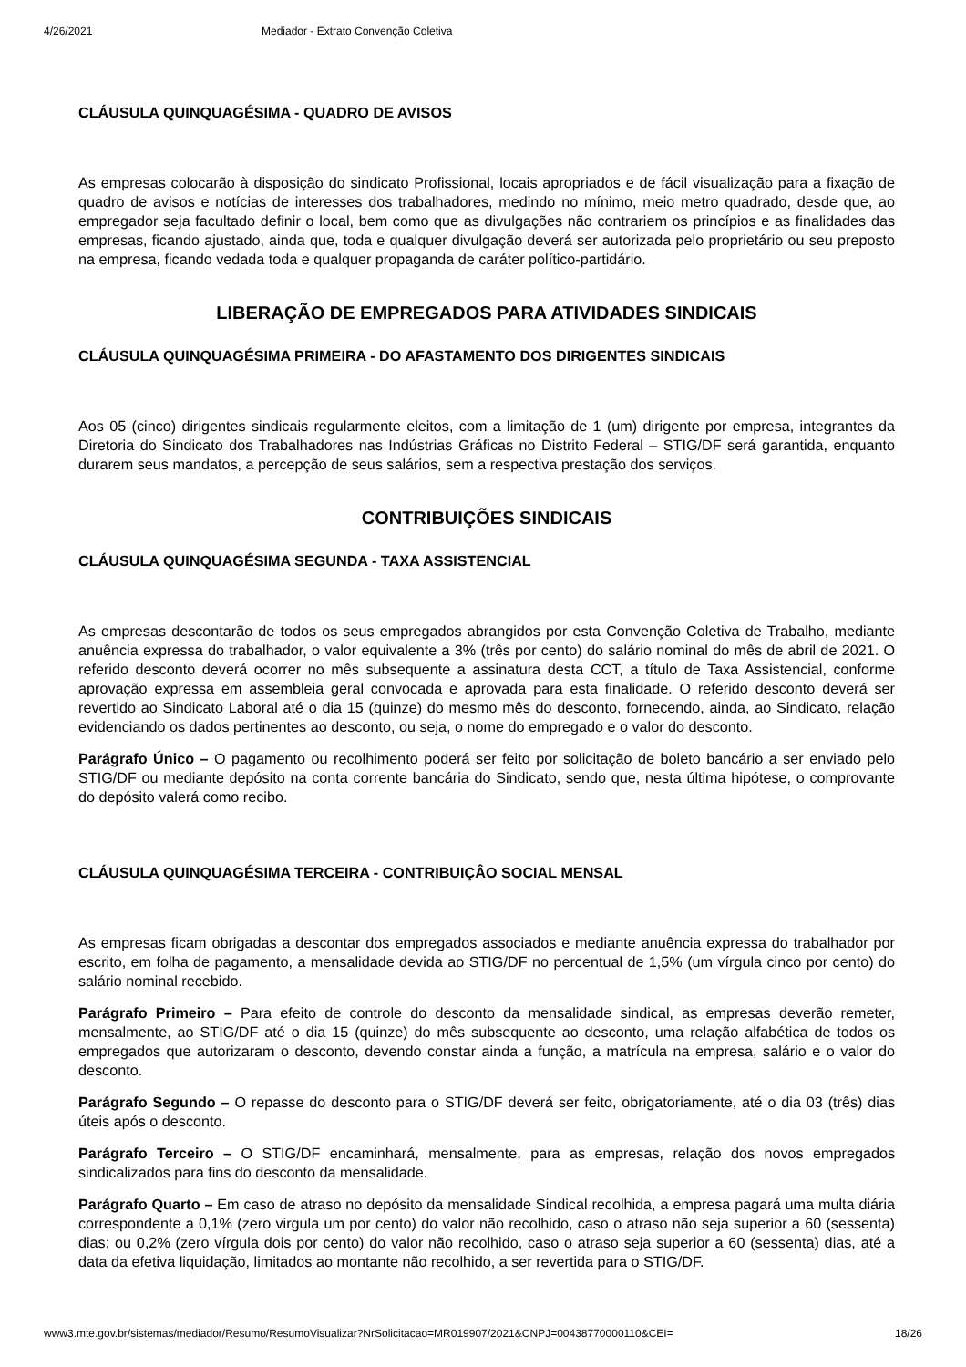4/26/2021 Mediador - Extrato Convenção Coletiva
CLÁUSULA QUINQUAGÉSIMA - QUADRO DE AVISOS
As empresas colocarão à disposição do sindicato Profissional, locais apropriados e de fácil visualização para a fixação de quadro de avisos e notícias de interesses dos trabalhadores, medindo no mínimo, meio metro quadrado, desde que, ao empregador seja facultado definir o local, bem como que as divulgações não contrariem os princípios e as finalidades das empresas, ficando ajustado, ainda que, toda e qualquer divulgação deverá ser autorizada pelo proprietário ou seu preposto na empresa, ficando vedada toda e qualquer propaganda de caráter político-partidário.
LIBERAÇÃO DE EMPREGADOS PARA ATIVIDADES SINDICAIS
CLÁUSULA QUINQUAGÉSIMA PRIMEIRA - DO AFASTAMENTO DOS DIRIGENTES SINDICAIS
Aos 05 (cinco) dirigentes sindicais regularmente eleitos, com a limitação de 1 (um) dirigente por empresa, integrantes da Diretoria do Sindicato dos Trabalhadores nas Indústrias Gráficas no Distrito Federal – STIG/DF será garantida, enquanto durarem seus mandatos, a percepção de seus salários, sem a respectiva prestação dos serviços.
CONTRIBUIÇÕES SINDICAIS
CLÁUSULA QUINQUAGÉSIMA SEGUNDA - TAXA ASSISTENCIAL
As empresas descontarão de todos os seus empregados abrangidos por esta Convenção Coletiva de Trabalho, mediante anuência expressa do trabalhador, o valor equivalente a 3% (três por cento) do salário nominal do mês de abril de 2021. O referido desconto deverá ocorrer no mês subsequente a assinatura desta CCT, a título de Taxa Assistencial, conforme aprovação expressa em assembleia geral convocada e aprovada para esta finalidade. O referido desconto deverá ser revertido ao Sindicato Laboral até o dia 15 (quinze) do mesmo mês do desconto, fornecendo, ainda, ao Sindicato, relação evidenciando os dados pertinentes ao desconto, ou seja, o nome do empregado e o valor do desconto.
Parágrafo Único – O pagamento ou recolhimento poderá ser feito por solicitação de boleto bancário a ser enviado pelo STIG/DF ou mediante depósito na conta corrente bancária do Sindicato, sendo que, nesta última hipótese, o comprovante do depósito valerá como recibo.
CLÁUSULA QUINQUAGÉSIMA TERCEIRA - CONTRIBUIÇÂO SOCIAL MENSAL
As empresas ficam obrigadas a descontar dos empregados associados e mediante anuência expressa do trabalhador por escrito, em folha de pagamento, a mensalidade devida ao STIG/DF no percentual de 1,5% (um vírgula cinco por cento) do salário nominal recebido.
Parágrafo Primeiro – Para efeito de controle do desconto da mensalidade sindical, as empresas deverão remeter, mensalmente, ao STIG/DF até o dia 15 (quinze) do mês subsequente ao desconto, uma relação alfabética de todos os empregados que autorizaram o desconto, devendo constar ainda a função, a matrícula na empresa, salário e o valor do desconto.
Parágrafo Segundo – O repasse do desconto para o STIG/DF deverá ser feito, obrigatoriamente, até o dia 03 (três) dias úteis após o desconto.
Parágrafo Terceiro – O STIG/DF encaminhará, mensalmente, para as empresas, relação dos novos empregados sindicalizados para fins do desconto da mensalidade.
Parágrafo Quarto – Em caso de atraso no depósito da mensalidade Sindical recolhida, a empresa pagará uma multa diária correspondente a 0,1% (zero virgula um por cento) do valor não recolhido, caso o atraso não seja superior a 60 (sessenta) dias; ou 0,2% (zero vírgula dois por cento) do valor não recolhido, caso o atraso seja superior a 60 (sessenta) dias, até a data da efetiva liquidação, limitados ao montante não recolhido, a ser revertida para o STIG/DF.
www3.mte.gov.br/sistemas/mediador/Resumo/ResumoVisualizar?NrSolicitacao=MR019907/2021&CNPJ=00438770000110&CEI= 18/26